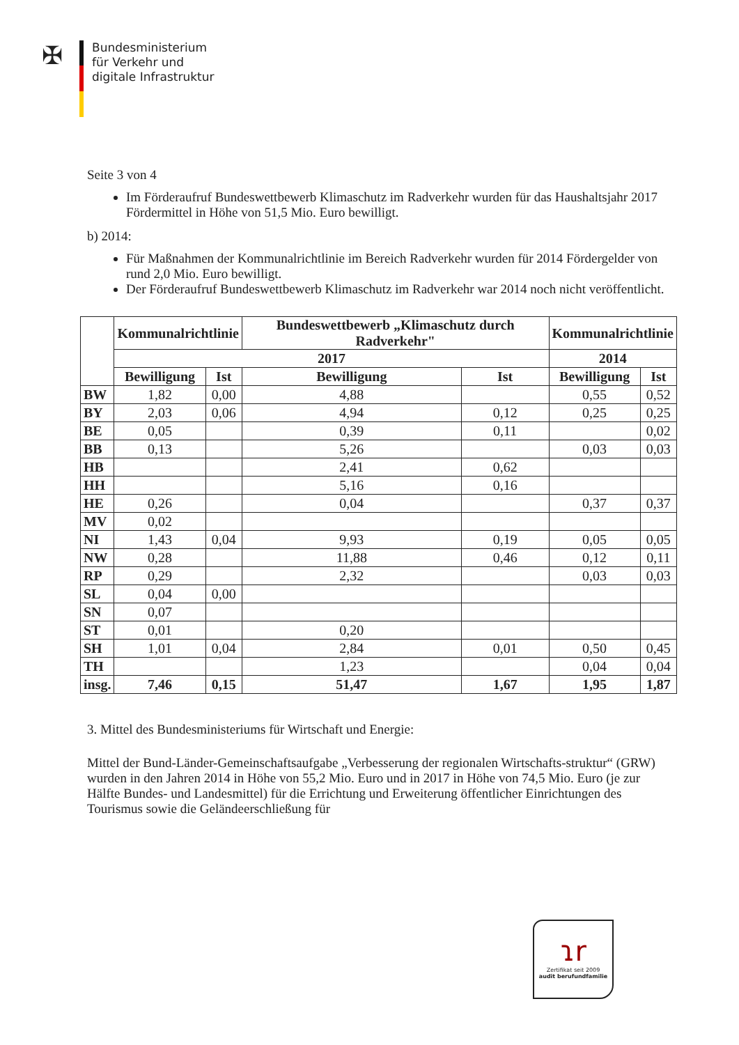✠
Bundesministerium
für Verkehr und
digitale Infrastruktur
Seite 3 von 4
Im Förderaufruf Bundeswettbewerb Klimaschutz im Radverkehr wurden für das Haushaltsjahr 2017 Fördermittel in Höhe von 51,5 Mio. Euro bewilligt.
b) 2014:
Für Maßnahmen der Kommunalrichtlinie im Bereich Radverkehr wurden für 2014 Fördergelder von rund 2,0 Mio. Euro bewilligt.
Der Förderaufruf Bundeswettbewerb Klimaschutz im Radverkehr war 2014 noch nicht veröffentlicht.
| | Kommunalrichtlinie | | Bundeswettbewerb „Klimaschutz durch Radverkehr" | | Kommunalrichtlinie | |
| --- | --- | --- | --- | --- | --- | --- |
| | 2017 | | | | 2014 | |
| | Bewilligung | Ist | Bewilligung | Ist | Bewilligung | Ist |
| BW | 1,82 | 0,00 | 4,88 | | 0,55 | 0,52 |
| BY | 2,03 | 0,06 | 4,94 | 0,12 | 0,25 | 0,25 |
| BE | 0,05 | | 0,39 | 0,11 | | 0,02 |
| BB | 0,13 | | 5,26 | | 0,03 | 0,03 |
| HB | | | 2,41 | 0,62 | | |
| HH | | | 5,16 | 0,16 | | |
| HE | 0,26 | | 0,04 | | 0,37 | 0,37 |
| MV | 0,02 | | | | | |
| NI | 1,43 | 0,04 | 9,93 | 0,19 | 0,05 | 0,05 |
| NW | 0,28 | | 11,88 | 0,46 | 0,12 | 0,11 |
| RP | 0,29 | | 2,32 | | 0,03 | 0,03 |
| SL | 0,04 | 0,00 | | | | |
| SN | 0,07 | | | | | |
| ST | 0,01 | | 0,20 | | | |
| SH | 1,01 | 0,04 | 2,84 | 0,01 | 0,50 | 0,45 |
| TH | | | 1,23 | | 0,04 | 0,04 |
| insg. | 7,46 | 0,15 | 51,47 | 1,67 | 1,95 | 1,87 |
3. Mittel des Bundesministeriums für Wirtschaft und Energie:
Mittel der Bund-Länder-Gemeinschaftsaufgabe „Verbesserung der regionalen Wirtschafts-struktur“ (GRW) wurden in den Jahren 2014 in Höhe von 55,2 Mio. Euro und in 2017 in Höhe von 74,5 Mio. Euro (je zur Hälfte Bundes- und Landesmittel) für die Errichtung und Erweiterung öffentlicher Einrichtungen des Tourismus sowie die Geländeerschließung für
ɿr
Zertifikat seit 2009
audit berufundfamilie